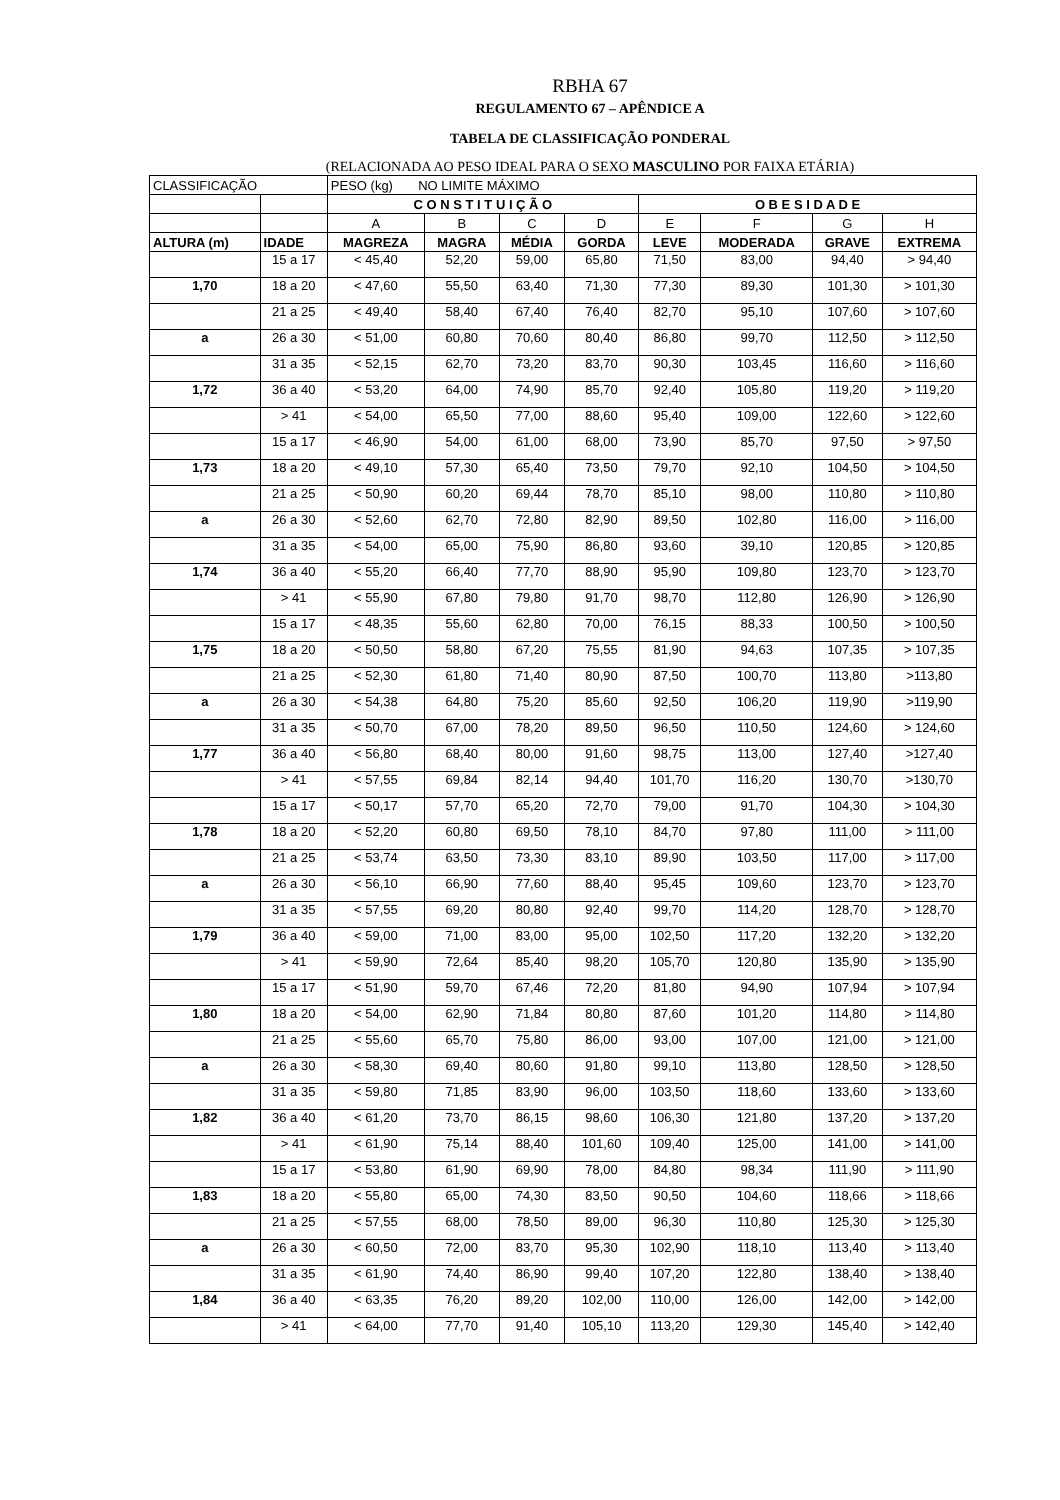RBHA 67
REGULAMENTO 67 – APÊNDICE A
TABELA DE CLASSIFICAÇÃO PONDERAL
(RELACIONADA AO PESO IDEAL PARA O SEXO MASCULINO POR FAIXA ETÁRIA)
| CLASSIFICAÇÃO | | PESO (kg) NO LIMITE MÁXIMO | | | | | | | |
| --- | --- | --- | --- | --- | --- | --- | --- | --- | --- |
| | | C O N S T I T U I Ç Ã O | | | | O B E S I D A D E | | | |
| | | A | B | C | D | E | F | G | H |
| ALTURA (m) | IDADE | MAGREZA | MAGRA | MÉDIA | GORDA | LEVE | MODERADA | GRAVE | EXTREMA |
| | 15 a 17 | < 45,40 | 52,20 | 59,00 | 65,80 | 71,50 | 83,00 | 94,40 | > 94,40 |
| 1,70 | 18 a 20 | < 47,60 | 55,50 | 63,40 | 71,30 | 77,30 | 89,30 | 101,30 | > 101,30 |
| | 21 a 25 | < 49,40 | 58,40 | 67,40 | 76,40 | 82,70 | 95,10 | 107,60 | > 107,60 |
| a | 26 a 30 | < 51,00 | 60,80 | 70,60 | 80,40 | 86,80 | 99,70 | 112,50 | > 112,50 |
| | 31 a 35 | < 52,15 | 62,70 | 73,20 | 83,70 | 90,30 | 103,45 | 116,60 | > 116,60 |
| 1,72 | 36 a 40 | < 53,20 | 64,00 | 74,90 | 85,70 | 92,40 | 105,80 | 119,20 | > 119,20 |
| | > 41 | < 54,00 | 65,50 | 77,00 | 88,60 | 95,40 | 109,00 | 122,60 | > 122,60 |
| | 15 a 17 | < 46,90 | 54,00 | 61,00 | 68,00 | 73,90 | 85,70 | 97,50 | > 97,50 |
| 1,73 | 18 a 20 | < 49,10 | 57,30 | 65,40 | 73,50 | 79,70 | 92,10 | 104,50 | > 104,50 |
| | 21 a 25 | < 50,90 | 60,20 | 69,44 | 78,70 | 85,10 | 98,00 | 110,80 | > 110,80 |
| a | 26 a 30 | < 52,60 | 62,70 | 72,80 | 82,90 | 89,50 | 102,80 | 116,00 | > 116,00 |
| | 31 a 35 | < 54,00 | 65,00 | 75,90 | 86,80 | 93,60 | 39,10 | 120,85 | > 120,85 |
| 1,74 | 36 a 40 | < 55,20 | 66,40 | 77,70 | 88,90 | 95,90 | 109,80 | 123,70 | > 123,70 |
| | > 41 | < 55,90 | 67,80 | 79,80 | 91,70 | 98,70 | 112,80 | 126,90 | > 126,90 |
| | 15 a 17 | < 48,35 | 55,60 | 62,80 | 70,00 | 76,15 | 88,33 | 100,50 | > 100,50 |
| 1,75 | 18 a 20 | < 50,50 | 58,80 | 67,20 | 75,55 | 81,90 | 94,63 | 107,35 | > 107,35 |
| | 21 a 25 | < 52,30 | 61,80 | 71,40 | 80,90 | 87,50 | 100,70 | 113,80 | >113,80 |
| a | 26 a 30 | < 54,38 | 64,80 | 75,20 | 85,60 | 92,50 | 106,20 | 119,90 | >119,90 |
| | 31 a 35 | < 50,70 | 67,00 | 78,20 | 89,50 | 96,50 | 110,50 | 124,60 | > 124,60 |
| 1,77 | 36 a 40 | < 56,80 | 68,40 | 80,00 | 91,60 | 98,75 | 113,00 | 127,40 | >127,40 |
| | > 41 | < 57,55 | 69,84 | 82,14 | 94,40 | 101,70 | 116,20 | 130,70 | >130,70 |
| | 15 a 17 | < 50,17 | 57,70 | 65,20 | 72,70 | 79,00 | 91,70 | 104,30 | > 104,30 |
| 1,78 | 18 a 20 | < 52,20 | 60,80 | 69,50 | 78,10 | 84,70 | 97,80 | 111,00 | > 111,00 |
| | 21 a 25 | < 53,74 | 63,50 | 73,30 | 83,10 | 89,90 | 103,50 | 117,00 | > 117,00 |
| a | 26 a 30 | < 56,10 | 66,90 | 77,60 | 88,40 | 95,45 | 109,60 | 123,70 | > 123,70 |
| | 31 a 35 | < 57,55 | 69,20 | 80,80 | 92,40 | 99,70 | 114,20 | 128,70 | > 128,70 |
| 1,79 | 36 a 40 | < 59,00 | 71,00 | 83,00 | 95,00 | 102,50 | 117,20 | 132,20 | > 132,20 |
| | > 41 | < 59,90 | 72,64 | 85,40 | 98,20 | 105,70 | 120,80 | 135,90 | > 135,90 |
| | 15 a 17 | < 51,90 | 59,70 | 67,46 | 72,20 | 81,80 | 94,90 | 107,94 | > 107,94 |
| 1,80 | 18 a 20 | < 54,00 | 62,90 | 71,84 | 80,80 | 87,60 | 101,20 | 114,80 | > 114,80 |
| | 21 a 25 | < 55,60 | 65,70 | 75,80 | 86,00 | 93,00 | 107,00 | 121,00 | > 121,00 |
| a | 26 a 30 | < 58,30 | 69,40 | 80,60 | 91,80 | 99,10 | 113,80 | 128,50 | > 128,50 |
| | 31 a 35 | < 59,80 | 71,85 | 83,90 | 96,00 | 103,50 | 118,60 | 133,60 | > 133,60 |
| 1,82 | 36 a 40 | < 61,20 | 73,70 | 86,15 | 98,60 | 106,30 | 121,80 | 137,20 | > 137,20 |
| | > 41 | < 61,90 | 75,14 | 88,40 | 101,60 | 109,40 | 125,00 | 141,00 | > 141,00 |
| | 15 a 17 | < 53,80 | 61,90 | 69,90 | 78,00 | 84,80 | 98,34 | 111,90 | > 111,90 |
| 1,83 | 18 a 20 | < 55,80 | 65,00 | 74,30 | 83,50 | 90,50 | 104,60 | 118,66 | > 118,66 |
| | 21 a 25 | < 57,55 | 68,00 | 78,50 | 89,00 | 96,30 | 110,80 | 125,30 | > 125,30 |
| a | 26 a 30 | < 60,50 | 72,00 | 83,70 | 95,30 | 102,90 | 118,10 | 113,40 | > 113,40 |
| | 31 a 35 | < 61,90 | 74,40 | 86,90 | 99,40 | 107,20 | 122,80 | 138,40 | > 138,40 |
| 1,84 | 36 a 40 | < 63,35 | 76,20 | 89,20 | 102,00 | 110,00 | 126,00 | 142,00 | > 142,00 |
| | > 41 | < 64,00 | 77,70 | 91,40 | 105,10 | 113,20 | 129,30 | 145,40 | > 142,40 |